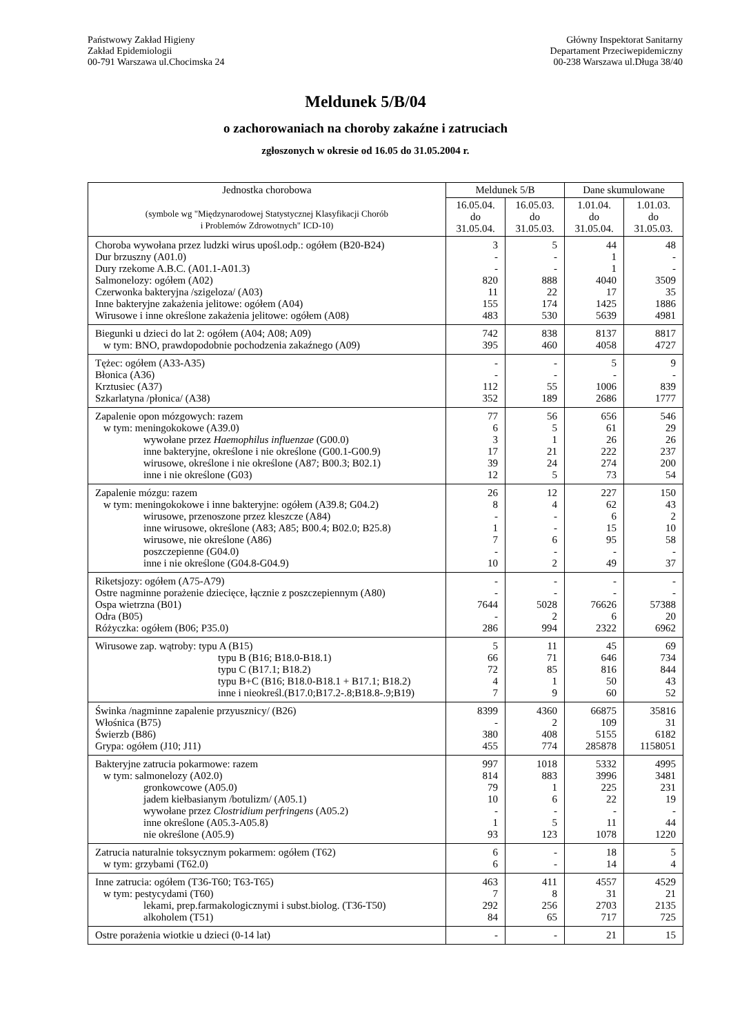Państwowy Zakład Higieny
Zakład Epidemiologii
00-791 Warszawa ul.Chocimska 24
Główny Inspektorat Sanitarny
Departament Przeciwepidemiczny
00-238 Warszawa ul.Długa 38/40
Meldunek 5/B/04
o zachorowaniach na choroby zakaźne i zatruciach
zgłoszonych w okresie od 16.05 do 31.05.2004 r.
| Jednostka chorobowa (symbole wg "Międzynarodowej Statystycznej Klasyfikacji Chorób i Problemów Zdrowotnych" ICD-10) | Meldunek 5/B | | Dane skumulowane | |
| --- | --- | --- | --- | --- |
| | 16.05.04. do 31.05.04. | 16.05.03. do 31.05.03. | 1.01.04. do 31.05.04. | 1.01.03. do 31.05.03. |
| Choroba wywołana przez ludzki wirus upośl.odp.: ogółem (B20-B24) Dur brzuszny (A01.0) Dury rzekome A.B.C. (A01.1-A01.3) Salmonelozy: ogółem (A02) Czerwonka bakteryjna /szigeloza/ (A03) Inne bakteryjne zakażenia jelitowe: ogółem (A04) Wirusowe i inne określone zakażenia jelitowe: ogółem (A08) | 3 - - 820 11 155 483 | 5 - - 888 22 174 530 | 44 1 1 4040 17 1425 5639 | 48 - - 3509 35 1886 4981 |
| Biegunki u dzieci do lat 2: ogółem (A04; A08; A09) w tym: BNO, prawdopodobnie pochodzenia zakaźnego (A09) | 742 395 | 838 460 | 8137 4058 | 8817 4727 |
| Tężec: ogółem (A33-A35) Błonica (A36) Krztusiec (A37) Szkarlatyna /płonica/ (A38) | - - 112 352 | - - 55 189 | 5 - 1006 2686 | 9 - 839 1777 |
| Zapalenie opon mózgowych: razem w tym: meningokokowe (A39.0) wywołane przez Haemophilus influenzae (G00.0) inne bakteryjne, określone i nie określone (G00.1-G00.9) wirusowe, określone i nie określone (A87; B00.3; B02.1) inne i nie określone (G03) | 77 6 3 17 39 12 | 56 5 1 21 24 5 | 656 61 26 222 274 73 | 546 29 26 237 200 54 |
| Zapalenie mózgu: razem w tym: meningokokowe i inne bakteryjne: ogółem (A39.8; G04.2) wirusowe, przenoszone przez kleszcze (A84) inne wirusowe, określone (A83; A85; B00.4; B02.0; B25.8) wirusowe, nie określone (A86) poszczepienne (G04.0) inne i nie określone (G04.8-G04.9) | 26 8 - 1 7 - 10 | 12 4 - - 6 - 2 | 227 62 6 15 95 - 49 | 150 43 2 10 58 - 37 |
| Riketsjozy: ogółem (A75-A79) Ostre nagminne porażenie dziecięce, łącznie z poszczepiennym (A80) Ospa wietrzna (B01) Odra (B05) Różyczka: ogółem (B06; P35.0) | - - 7644 - 286 | - - 5028 2 994 | - - 76626 6 2322 | - - 57388 20 6962 |
| Wirusowe zap. wątroby: typu A (B15) typu B (B16; B18.0-B18.1) typu C (B17.1; B18.2) typu B+C (B16; B18.0-B18.1 + B17.1; B18.2) inne i nieokreśl.(B17.0;B17.2-.8;B18.8-.9;B19) | 5 66 72 4 7 | 11 71 85 1 9 | 45 646 816 50 60 | 69 734 844 43 52 |
| Świnka /nagminne zapalenie przyusznicy/ (B26) Włośnica (B75) Świerzb (B86) Grypa: ogółem (J10; J11) | 8399 - 380 455 | 4360 2 408 774 | 66875 109 5155 285878 | 35816 31 6182 1158051 |
| Bakteryjne zatrucia pokarmowe: razem w tym: salmonelozy (A02.0) gronkowcowe (A05.0) jadem kiełbasianym /botulizm/ (A05.1) wywołane przez Clostridium perfringens (A05.2) inne określone (A05.3-A05.8) nie określone (A05.9) | 997 814 79 10 - 1 93 | 1018 883 1 6 - 5 123 | 5332 3996 225 22 - 11 1078 | 4995 3481 231 19 - 44 1220 |
| Zatrucia naturalnie toksycznym pokarmem: ogółem (T62) w tym: grzybami (T62.0) | 6 6 | - - | 18 14 | 5 4 |
| Inne zatrucia: ogółem (T36-T60; T63-T65) w tym: pestycydami (T60) lekami, prep.farmakologicznymi i subst.biolog. (T36-T50) alkoholem (T51) | 463 7 292 84 | 411 8 256 65 | 4557 31 2703 717 | 4529 21 2135 725 |
| Ostre porażenia wiotkie u dzieci (0-14 lat) | - | - | 21 | 15 |